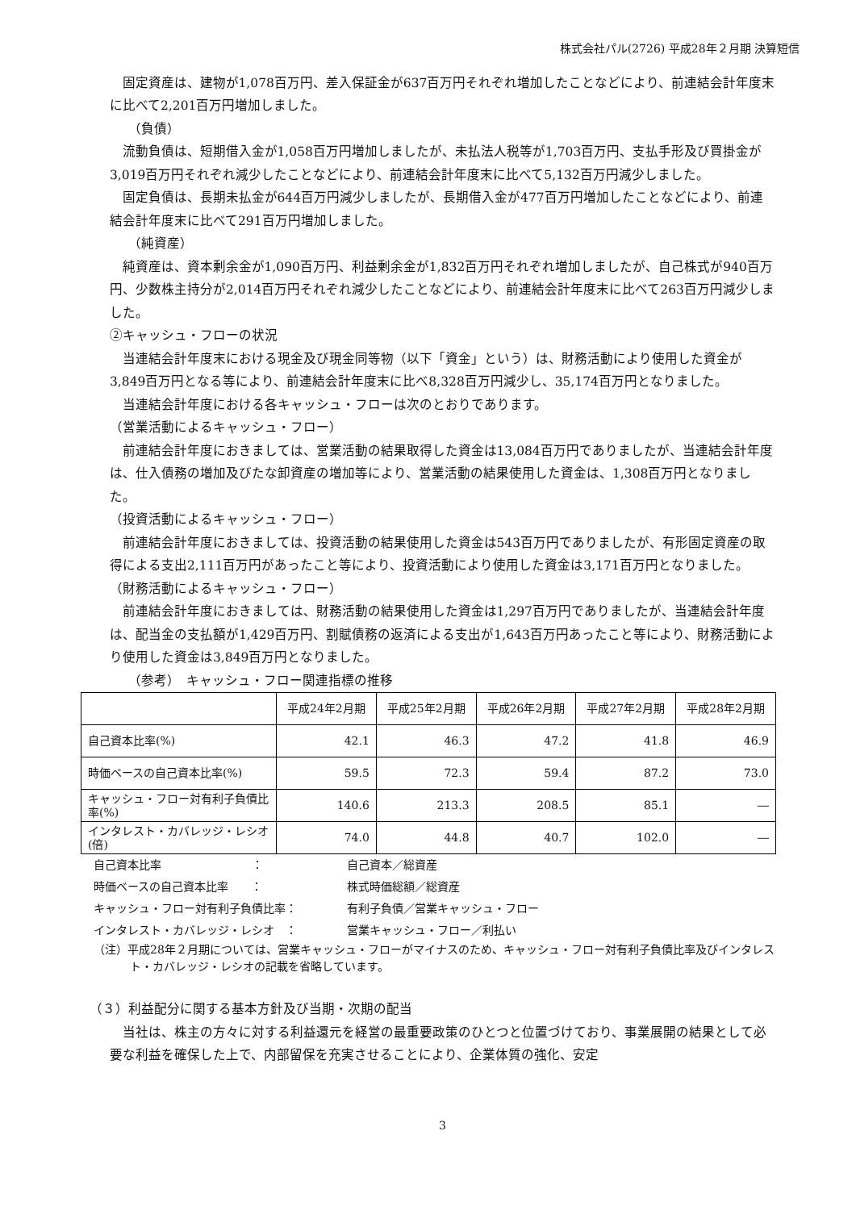株式会社パル(2726) 平成28年２月期 決算短信
固定資産は、建物が1,078百万円、差入保証金が637百万円それぞれ増加したことなどにより、前連結会計年度末に比べて2,201百万円増加しました。
（負債）
流動負債は、短期借入金が1,058百万円増加しましたが、未払法人税等が1,703百万円、支払手形及び買掛金が3,019百万円それぞれ減少したことなどにより、前連結会計年度末に比べて5,132百万円減少しました。
固定負債は、長期未払金が644百万円減少しましたが、長期借入金が477百万円増加したことなどにより、前連結会計年度末に比べて291百万円増加しました。
（純資産）
純資産は、資本剰余金が1,090百万円、利益剰余金が1,832百万円それぞれ増加しましたが、自己株式が940百万円、少数株主持分が2,014百万円それぞれ減少したことなどにより、前連結会計年度末に比べて263百万円減少しました。
②キャッシュ・フローの状況
当連結会計年度末における現金及び現金同等物（以下「資金」という）は、財務活動により使用した資金が3,849百万円となる等により、前連結会計年度末に比べ8,328百万円減少し、35,174百万円となりました。
当連結会計年度における各キャッシュ・フローは次のとおりであります。
（営業活動によるキャッシュ・フロー）
前連結会計年度におきましては、営業活動の結果取得した資金は13,084百万円でありましたが、当連結会計年度は、仕入債務の増加及びたな卸資産の増加等により、営業活動の結果使用した資金は、1,308百万円となりました。
（投資活動によるキャッシュ・フロー）
前連結会計年度におきましては、投資活動の結果使用した資金は543百万円でありましたが、有形固定資産の取得による支出2,111百万円があったこと等により、投資活動により使用した資金は3,171百万円となりました。
（財務活動によるキャッシュ・フロー）
前連結会計年度におきましては、財務活動の結果使用した資金は1,297百万円でありましたが、当連結会計年度は、配当金の支払額が1,429百万円、割賦債務の返済による支出が1,643百万円あったこと等により、財務活動により使用した資金は3,849百万円となりました。
（参考）　キャッシュ・フロー関連指標の推移
| | 平成24年2月期 | 平成25年2月期 | 平成26年2月期 | 平成27年2月期 | 平成28年2月期 |
| --- | --- | --- | --- | --- | --- |
| 自己資本比率(%) | 42.1 | 46.3 | 47.2 | 41.8 | 46.9 |
| 時価ベースの自己資本比率(%) | 59.5 | 72.3 | 59.4 | 87.2 | 73.0 |
| キャッシュ・フロー対有利子負債比率(%) | 140.6 | 213.3 | 208.5 | 85.1 | ― |
| インタレスト・カバレッジ・レシオ(倍) | 74.0 | 44.8 | 40.7 | 102.0 | ― |
自己資本比率　　　　　　　　： 自己資本／総資産
時価ベースの自己資本比率　　： 株式時価総額／総資産
キャッシュ・フロー対有利子負債比率： 有利子負債／営業キャッシュ・フロー
インタレスト・カバレッジ・レシオ　： 営業キャッシュ・フロー／利払い
（注）平成28年２月期については、営業キャッシュ・フローがマイナスのため、キャッシュ・フロー対有利子負債比率及びインタレスト・カバレッジ・レシオの記載を省略しています。
（３）利益配分に関する基本方針及び当期・次期の配当
当社は、株主の方々に対する利益還元を経営の最重要政策のひとつと位置づけており、事業展開の結果として必要な利益を確保した上で、内部留保を充実させることにより、企業体質の強化、安定
3